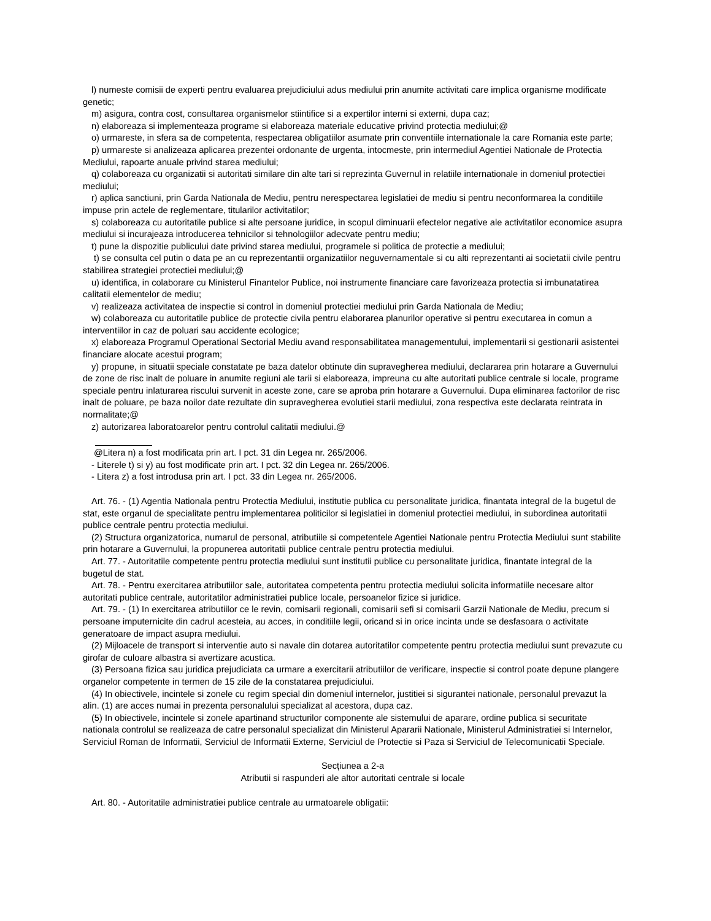l) numeste comisii de experti pentru evaluarea prejudiciului adus mediului prin anumite activitati care implica organisme modificate genetic;
m) asigura, contra cost, consultarea organismelor stiintifice si a expertilor interni si externi, dupa caz;
n) elaboreaza si implementeaza programe si elaboreaza materiale educative privind protectia mediului;@
o) urmareste, in sfera sa de competenta, respectarea obligatiilor asumate prin conventiile internationale la care Romania este parte;
p) urmareste si analizeaza aplicarea prezentei ordonante de urgenta, intocmeste, prin intermediul Agentiei Nationale de Protectia Mediului, rapoarte anuale privind starea mediului;
q) colaboreaza cu organizatii si autoritati similare din alte tari si reprezinta Guvernul in relatiile internationale in domeniul protectiei mediului;
r) aplica sanctiuni, prin Garda Nationala de Mediu, pentru nerespectarea legislatiei de mediu si pentru neconformarea la conditiile impuse prin actele de reglementare, titularilor activitatilor;
s) colaboreaza cu autoritatile publice si alte persoane juridice, in scopul diminuarii efectelor negative ale activitatilor economice asupra mediului si incurajeaza introducerea tehnicilor si tehnologiilor adecvate pentru mediu;
t) pune la dispozitie publicului date privind starea mediului, programele si politica de protectie a mediului;
t) se consulta cel putin o data pe an cu reprezentantii organizatiilor neguvernamentale si cu alti reprezentanti ai societatii civile pentru stabilirea strategiei protectiei mediului;@
u) identifica, in colaborare cu Ministerul Finantelor Publice, noi instrumente financiare care favorizeaza protectia si imbunatatirea calitatii elementelor de mediu;
v) realizeaza activitatea de inspectie si control in domeniul protectiei mediului prin Garda Nationala de Mediu;
w) colaboreaza cu autoritatile publice de protectie civila pentru elaborarea planurilor operative si pentru executarea in comun a interventiilor in caz de poluari sau accidente ecologice;
x) elaboreaza Programul Operational Sectorial Mediu avand responsabilitatea managementului, implementarii si gestionarii asistentei financiare alocate acestui program;
y) propune, in situatii speciale constatate pe baza datelor obtinute din supravegherea mediului, declararea prin hotarare a Guvernului de zone de risc inalt de poluare in anumite regiuni ale tarii si elaboreaza, impreuna cu alte autoritati publice centrale si locale, programe speciale pentru inlaturarea riscului survenit in aceste zone, care se aproba prin hotarare a Guvernului. Dupa eliminarea factorilor de risc inalt de poluare, pe baza noilor date rezultate din supravegherea evolutiei starii mediului, zona respectiva este declarata reintrata in normalitate;@
z) autorizarea laboratoarelor pentru controlul calitatii mediului.@
@Litera n) a fost modificata prin art. I pct. 31 din Legea nr. 265/2006.
- Literele t) si y) au fost modificate prin art. I pct. 32 din Legea nr. 265/2006.
- Litera z) a fost introdusa prin art. I pct. 33 din Legea nr. 265/2006.
Art. 76. - (1) Agentia Nationala pentru Protectia Mediului, institutie publica cu personalitate juridica, finantata integral de la bugetul de stat, este organul de specialitate pentru implementarea politicilor si legislatiei in domeniul protectiei mediului, in subordinea autoritatii publice centrale pentru protectia mediului.
(2) Structura organizatorica, numarul de personal, atributiile si competentele Agentiei Nationale pentru Protectia Mediului sunt stabilite prin hotarare a Guvernului, la propunerea autoritatii publice centrale pentru protectia mediului.
Art. 77. - Autoritatile competente pentru protectia mediului sunt institutii publice cu personalitate juridica, finantate integral de la bugetul de stat.
Art. 78. - Pentru exercitarea atributiilor sale, autoritatea competenta pentru protectia mediului solicita informatiile necesare altor autoritati publice centrale, autoritatilor administratiei publice locale, persoanelor fizice si juridice.
Art. 79. - (1) In exercitarea atributiilor ce le revin, comisarii regionali, comisarii sefi si comisarii Garzii Nationale de Mediu, precum si persoane imputernicite din cadrul acesteia, au acces, in conditiile legii, oricand si in orice incinta unde se desfasoara o activitate generatoare de impact asupra mediului.
(2) Mijloacele de transport si interventie auto si navale din dotarea autoritatilor competente pentru protectia mediului sunt prevazute cu girofar de culoare albastra si avertizare acustica.
(3) Persoana fizica sau juridica prejudiciata ca urmare a exercitarii atributiilor de verificare, inspectie si control poate depune plangere organelor competente in termen de 15 zile de la constatarea prejudiciului.
(4) In obiectivele, incintele si zonele cu regim special din domeniul internelor, justitiei si sigurantei nationale, personalul prevazut la alin. (1) are acces numai in prezenta personalului specializat al acestora, dupa caz.
(5) In obiectivele, incintele si zonele apartinand structurilor componente ale sistemului de aparare, ordine publica si securitate nationala controlul se realizeaza de catre personalul specializat din Ministerul Apararii Nationale, Ministerul Administratiei si Internelor, Serviciul Roman de Informatii, Serviciul de Informatii Externe, Serviciul de Protectie si Paza si Serviciul de Telecomunicatii Speciale.
Secțiunea a 2-a
Atributii si raspunderi ale altor autoritati centrale si locale
Art. 80. - Autoritatile administratiei publice centrale au urmatoarele obligatii: